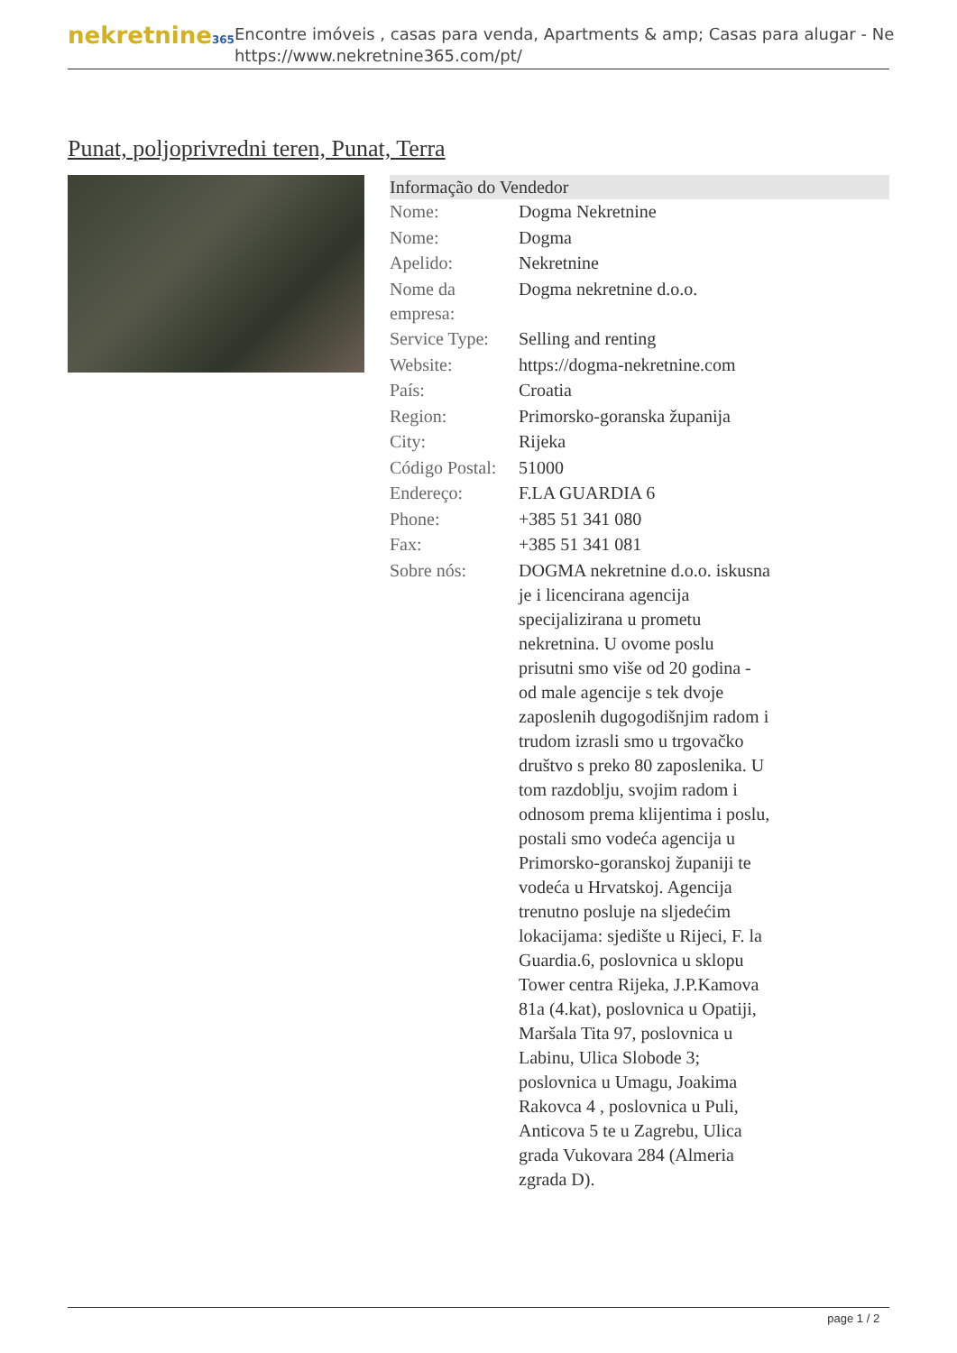nekretnine365
Encontre imóveis , casas para venda, Apartments & amp; Casas para alugar - Ne
https://www.nekretnine365.com/pt/
Punat, poljoprivredni teren, Punat, Terra
Informação do Vendedor
| Nome: | Dogma Nekretnine |
| Nome: | Dogma |
| Apelido: | Nekretnine |
| Nome da empresa: | Dogma nekretnine d.o.o. |
| Service Type: | Selling and renting |
| Website: | https://dogma-nekretnine.com |
| País: | Croatia |
| Region: | Primorsko-goranska županija |
| City: | Rijeka |
| Código Postal: | 51000 |
| Endereço: | F.LA GUARDIA 6 |
| Phone: | +385 51 341 080 |
| Fax: | +385 51 341 081 |
| Sobre nós: | DOGMA nekretnine d.o.o. iskusna je i licencirana agencija specijalizirana u prometu nekretnina. U ovome poslu prisutni smo više od 20 godina - od male agencije s tek dvoje zaposlenih dugogodišnjim radom i trudom izrasli smo u trgovačko društvo s preko 80 zaposlenika. U tom razdoblju, svojim radom i odnosom prema klijentima i poslu, postali smo vodeća agencija u Primorsko-goranskoj županiji te vodeća u Hrvatskoj. Agencija trenutno posluje na sljedećim lokacijama: sjedište u Rijeci, F. la Guardia.6, poslovnica u sklopu Tower centra Rijeka, J.P.Kamova 81a (4.kat), poslovnica u Opatiji, Maršala Tita 97, poslovnica u Labinu, Ulica Slobode 3; poslovnica u Umagu, Joakima Rakovca 4 , poslovnica u Puli, Anticova 5 te u Zagrebu, Ulica grada Vukovara 284 (Almeria zgrada D). |
page 1 / 2